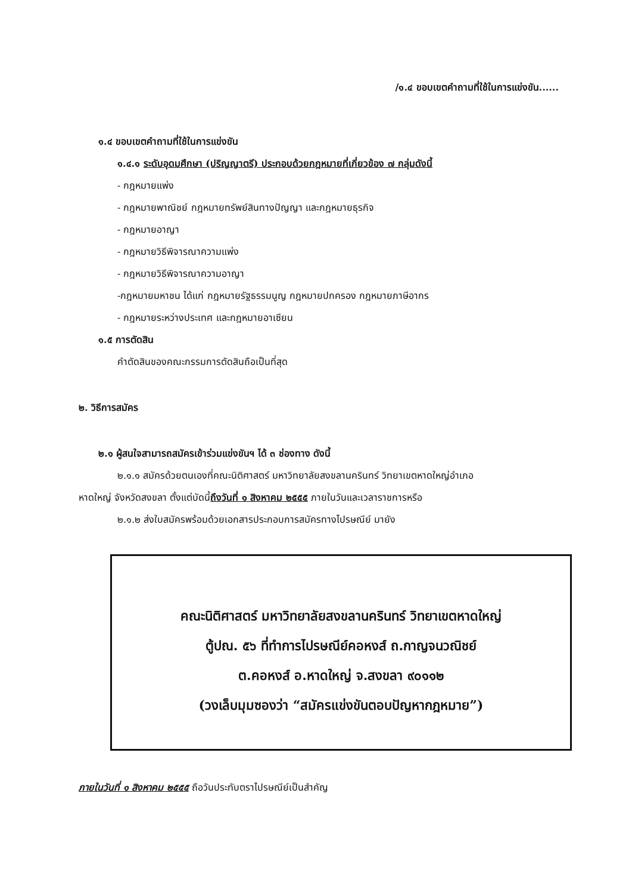/๑.๔ ขอบเขตคำถามที่ใช้ในการแข่งขัน......
๑.๔ ขอบเขตคำถามที่ใช้ในการแข่งขัน
๑.๔.๑ ระดับอุดมศึกษา (ปริญญาตรี) ประกอบด้วยกฎหมายที่เกี่ยวข้อง ๗ กลุ่มดังนี้
- กฎหมายแพ่ง
- กฎหมายพาณิชย์ กฎหมายทรัพย์สินทางปัญญา และกฎหมายธุรกิจ
- กฎหมายอาญา
- กฎหมายวิธีพิจารณาความแพ่ง
- กฎหมายวิธีพิจารณาความอาญา
-กฎหมายมหาชน ได้แก่ กฎหมายรัฐธรรมนูญ กฎหมายปกครอง กฎหมายภาษีอากร
- กฎหมายระหว่างประเทศ และกฎหมายอาเซียน
๑.๕ การตัดสิน
คำตัดสินของคณะกรรมการตัดสินถือเป็นที่สุด
๒. วิธีการสมัคร
๒.๑ ผู้สนใจสามารถสมัครเข้าร่วมแข่งขันฯ ได้ ๓ ช่องทาง ดังนี้
๒.๑.๑ สมัครด้วยตนเองที่คณะนิติศาสตร์ มหาวิทยาลัยสงขลานครินทร์ วิทยาเขตหาดใหญ่อำเภอ
หาดใหญ่ จังหวัดสงขลา ตั้งแต่บัดนี้ถึงวันที่ ๑ สิงหาคม ๒๕๕๕ ภายในวันและเวลาราชการหรือ
๒.๑.๒ ส่งใบสมัครพร้อมด้วยเอกสารประกอบการสมัครทางไปรษณีย์ มายัง
คณะนิติศาสตร์ มหาวิทยาลัยสงขลานครินทร์ วิทยาเขตหาดใหญ่
ตู้ปณ. ๕๖ ที่ทำการไปรษณีย์คอหงส์ ถ.กาญจนวณิชย์
ต.คอหงส์ อ.หาดใหญ่ จ.สงขลา ๙๐๑๑๒
(วงเล็บมุมซองว่า “สมัครแข่งขันตอบปัญหากฎหมาย”)
ภายในวันที่ ๑ สิงหาคม ๒๕๕๕ ถือวันประทับตราไปรษณีย์เป็นสำคัญ